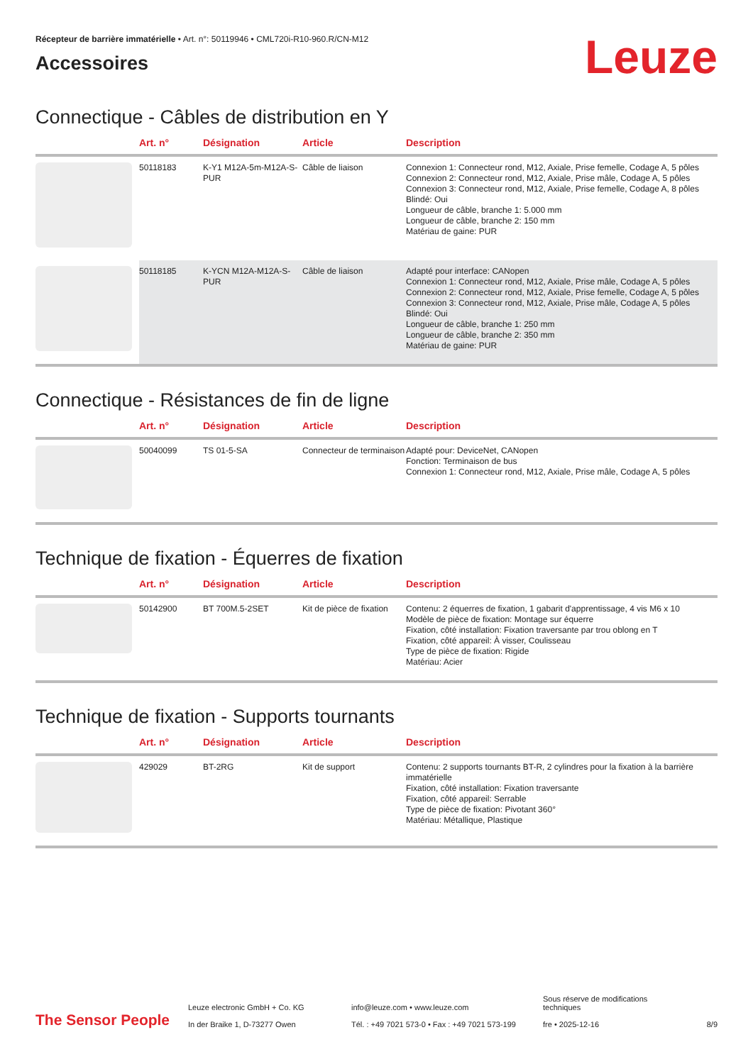Récepteur de barrière immatérielle • Art. n°: 50119946 • CML720i-R10-960.R/CN-M12
Accessoires
Leuze
Connectique - Câbles de distribution en Y
| | Art. n° | Désignation | Article | Description |
| --- | --- | --- | --- | --- |
| | 50118183 | K-Y1 M12A-5m-M12A-S-PUR | Câble de liaison | Connexion 1: Connecteur rond, M12, Axiale, Prise femelle, Codage A, 5 pôles Connexion 2: Connecteur rond, M12, Axiale, Prise mâle, Codage A, 5 pôles Connexion 3: Connecteur rond, M12, Axiale, Prise femelle, Codage A, 8 pôles Blindé: Oui Longueur de câble, branche 1: 5.000 mm Longueur de câble, branche 2: 150 mm Matériau de gaine: PUR |
| | 50118185 | K-YCN M12A-M12A-S-PUR | Câble de liaison | Adapté pour interface: CANopen Connexion 1: Connecteur rond, M12, Axiale, Prise mâle, Codage A, 5 pôles Connexion 2: Connecteur rond, M12, Axiale, Prise femelle, Codage A, 5 pôles Connexion 3: Connecteur rond, M12, Axiale, Prise mâle, Codage A, 5 pôles Blindé: Oui Longueur de câble, branche 1: 250 mm Longueur de câble, branche 2: 350 mm Matériau de gaine: PUR |
Connectique - Résistances de fin de ligne
| | Art. n° | Désignation | Article | Description |
| --- | --- | --- | --- | --- |
| | 50040099 | TS 01-5-SA | Connecteur de terminaison | Adapté pour: DeviceNet, CANopen Fonction: Terminaison de bus Connexion 1: Connecteur rond, M12, Axiale, Prise mâle, Codage A, 5 pôles |
Technique de fixation - Équerres de fixation
| | Art. n° | Désignation | Article | Description |
| --- | --- | --- | --- | --- |
| | 50142900 | BT 700M.5-2SET | Kit de pièce de fixation | Contenu: 2 équerres de fixation, 1 gabarit d'apprentissage, 4 vis M6 x 10 Modèle de pièce de fixation: Montage sur équerre Fixation, côté installation: Fixation traversante par trou oblong en T Fixation, côté appareil: À visser, Coulisseau Type de pièce de fixation: Rigide Matériau: Acier |
Technique de fixation - Supports tournants
| | Art. n° | Désignation | Article | Description |
| --- | --- | --- | --- | --- |
| | 429029 | BT-2RG | Kit de support | Contenu: 2 supports tournants BT-R, 2 cylindres pour la fixation à la barrière immatérielle Fixation, côté installation: Fixation traversante Fixation, côté appareil: Serrable Type de pièce de fixation: Pivotant 360° Matériau: Métallique, Plastique |
The Sensor People
Leuze electronic GmbH + Co. KG
In der Braike 1, D-73277 Owen
info@leuze.com • www.leuze.com
Tél. : +49 7021 573-0 • Fax : +49 7021 573-199
Sous réserve de modifications techniques
fre • 2025-12-16
8/9